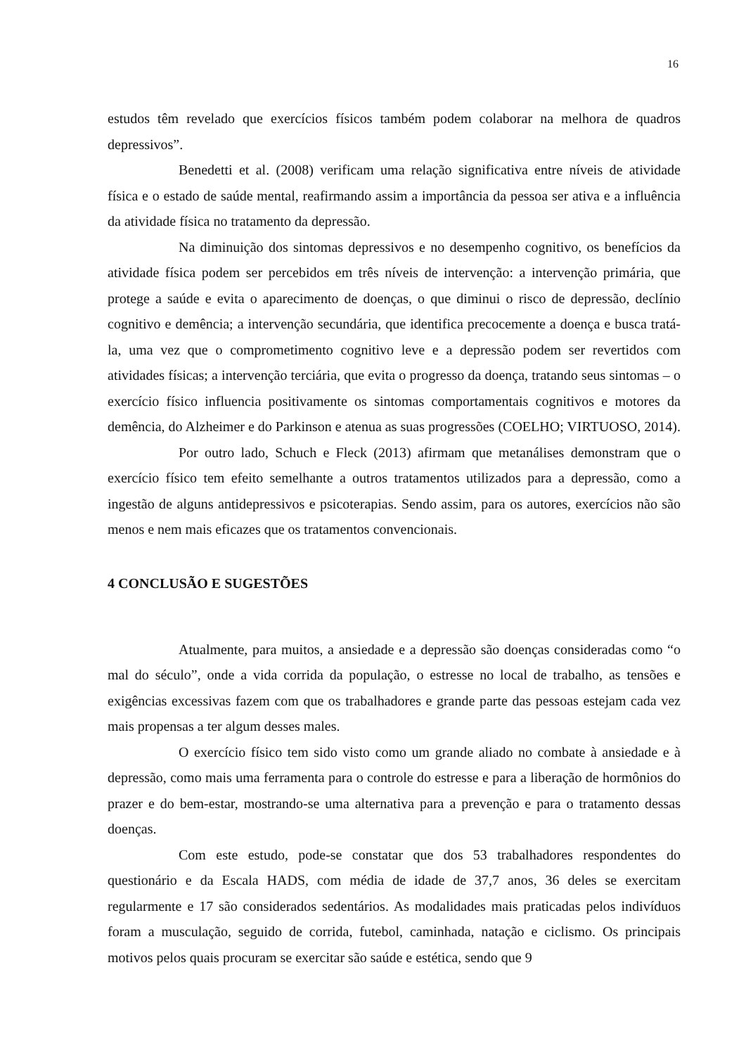16
estudos têm revelado que exercícios físicos também podem colaborar na melhora de quadros depressivos”.
Benedetti et al. (2008) verificam uma relação significativa entre níveis de atividade física e o estado de saúde mental, reafirmando assim a importância da pessoa ser ativa e a influência da atividade física no tratamento da depressão.
Na diminuição dos sintomas depressivos e no desempenho cognitivo, os benefícios da atividade física podem ser percebidos em três níveis de intervenção: a intervenção primária, que protege a saúde e evita o aparecimento de doenças, o que diminui o risco de depressão, declínio cognitivo e demência; a intervenção secundária, que identifica precocemente a doença e busca tratá-la, uma vez que o comprometimento cognitivo leve e a depressão podem ser revertidos com atividades físicas; a intervenção terciária, que evita o progresso da doença, tratando seus sintomas – o exercício físico influencia positivamente os sintomas comportamentais cognitivos e motores da demência, do Alzheimer e do Parkinson e atenua as suas progressões (COELHO; VIRTUOSO, 2014).
Por outro lado, Schuch e Fleck (2013) afirmam que metanálises demonstram que o exercício físico tem efeito semelhante a outros tratamentos utilizados para a depressão, como a ingestão de alguns antidepressivos e psicoterapias. Sendo assim, para os autores, exercícios não são menos e nem mais eficazes que os tratamentos convencionais.
4 CONCLUSÃO E SUGESTÕES
Atualmente, para muitos, a ansiedade e a depressão são doenças consideradas como “o mal do século”, onde a vida corrida da população, o estresse no local de trabalho, as tensões e exigências excessivas fazem com que os trabalhadores e grande parte das pessoas estejam cada vez mais propensas a ter algum desses males.
O exercício físico tem sido visto como um grande aliado no combate à ansiedade e à depressão, como mais uma ferramenta para o controle do estresse e para a liberação de hormônios do prazer e do bem-estar, mostrando-se uma alternativa para a prevenção e para o tratamento dessas doenças.
Com este estudo, pode-se constatar que dos 53 trabalhadores respondentes do questionário e da Escala HADS, com média de idade de 37,7 anos, 36 deles se exercitam regularmente e 17 são considerados sedentários. As modalidades mais praticadas pelos indivíduos foram a musculação, seguido de corrida, futebol, caminhada, natação e ciclismo. Os principais motivos pelos quais procuram se exercitar são saúde e estética, sendo que 9